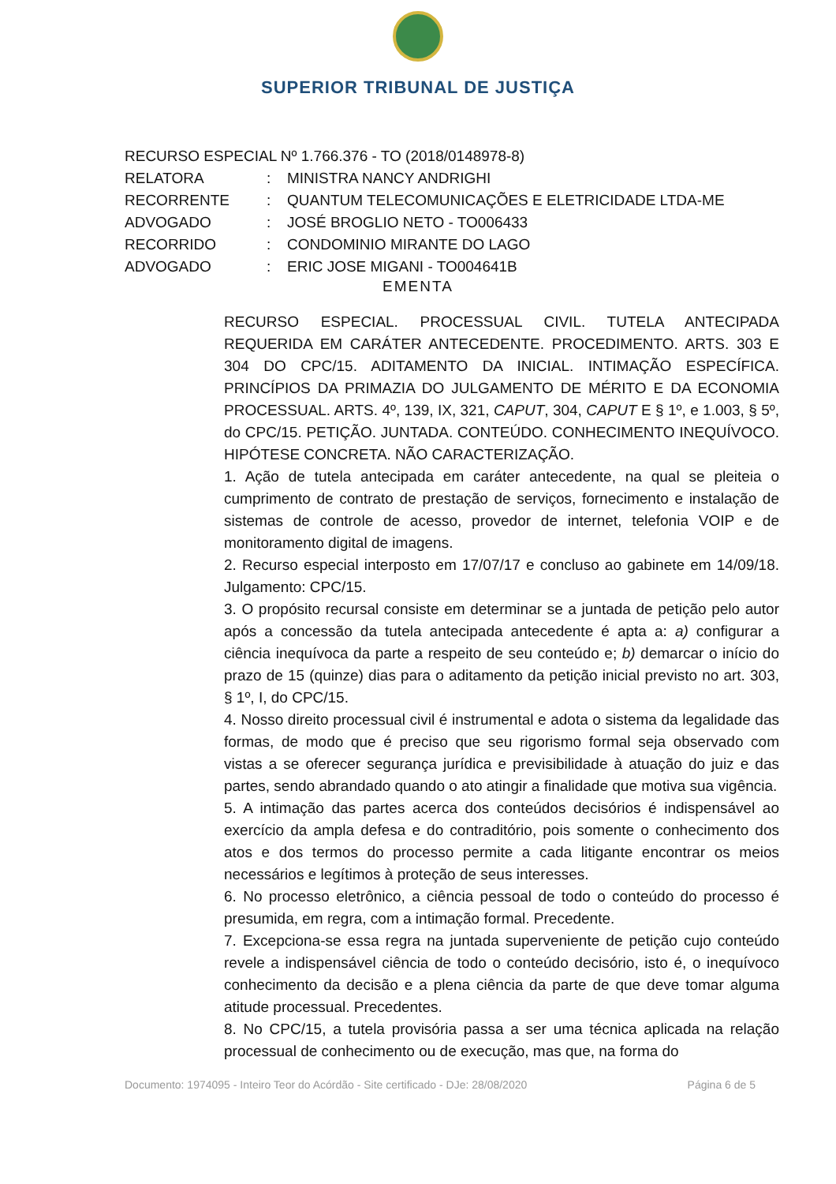SUPERIOR TRIBUNAL DE JUSTIÇA
RECURSO ESPECIAL Nº 1.766.376 - TO (2018/0148978-8)
RELATORA: MINISTRA NANCY ANDRIGHI
RECORRENTE: QUANTUM TELECOMUNICAÇÕES E ELETRICIDADE LTDA-ME
ADVOGADO: JOSÉ BROGLIO NETO - TO006433
RECORRIDO: CONDOMINIO MIRANTE DO LAGO
ADVOGADO: ERIC JOSE MIGANI - TO004641B
EMENTA
RECURSO ESPECIAL. PROCESSUAL CIVIL. TUTELA ANTECIPADA REQUERIDA EM CARÁTER ANTECEDENTE. PROCEDIMENTO. ARTS. 303 E 304 DO CPC/15. ADITAMENTO DA INICIAL. INTIMAÇÃO ESPECÍFICA. PRINCÍPIOS DA PRIMAZIA DO JULGAMENTO DE MÉRITO E DA ECONOMIA PROCESSUAL. ARTS. 4º, 139, IX, 321, CAPUT, 304, CAPUT E § 1º, e 1.003, § 5º, do CPC/15. PETIÇÃO. JUNTADA. CONTEÚDO. CONHECIMENTO INEQUÍVOCO. HIPÓTESE CONCRETA. NÃO CARACTERIZAÇÃO.
1. Ação de tutela antecipada em caráter antecedente, na qual se pleiteia o cumprimento de contrato de prestação de serviços, fornecimento e instalação de sistemas de controle de acesso, provedor de internet, telefonia VOIP e de monitoramento digital de imagens.
2. Recurso especial interposto em 17/07/17 e concluso ao gabinete em 14/09/18. Julgamento: CPC/15.
3. O propósito recursal consiste em determinar se a juntada de petição pelo autor após a concessão da tutela antecipada antecedente é apta a: a) configurar a ciência inequívoca da parte a respeito de seu conteúdo e; b) demarcar o início do prazo de 15 (quinze) dias para o aditamento da petição inicial previsto no art. 303, § 1º, I, do CPC/15.
4. Nosso direito processual civil é instrumental e adota o sistema da legalidade das formas, de modo que é preciso que seu rigorismo formal seja observado com vistas a se oferecer segurança jurídica e previsibilidade à atuação do juiz e das partes, sendo abrandado quando o ato atingir a finalidade que motiva sua vigência.
5. A intimação das partes acerca dos conteúdos decisórios é indispensável ao exercício da ampla defesa e do contraditório, pois somente o conhecimento dos atos e dos termos do processo permite a cada litigante encontrar os meios necessários e legítimos à proteção de seus interesses.
6. No processo eletrônico, a ciência pessoal de todo o conteúdo do processo é presumida, em regra, com a intimação formal. Precedente.
7. Excepciona-se essa regra na juntada superveniente de petição cujo conteúdo revele a indispensável ciência de todo o conteúdo decisório, isto é, o inequívoco conhecimento da decisão e a plena ciência da parte de que deve tomar alguma atitude processual. Precedentes.
8. No CPC/15, a tutela provisória passa a ser uma técnica aplicada na relação processual de conhecimento ou de execução, mas que, na forma do
Documento: 1974095 - Inteiro Teor do Acórdão - Site certificado - DJe: 28/08/2020 Página 6 de 5